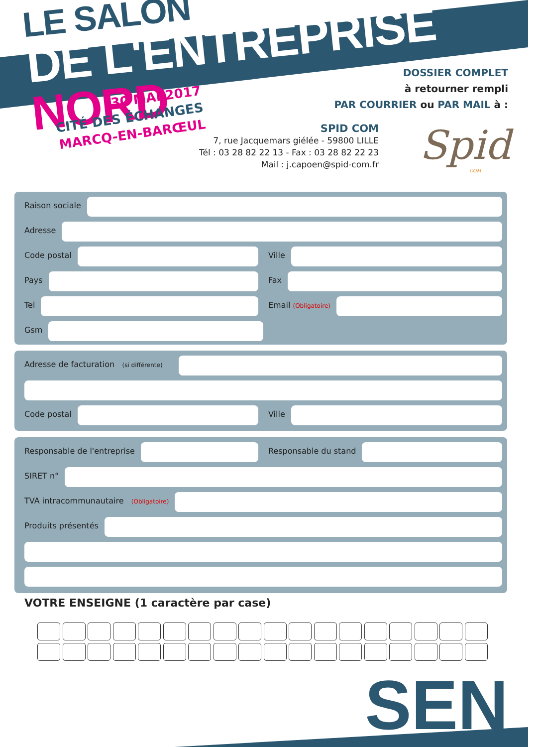LE SALON
DE L'ENTREPRISE NORD
30 MAI 2017
CITÉ DES ÉCHANGES
MARCQ-EN-BARŒUL
DOSSIER COMPLET
à retourner rempli
PAR COURRIER ou PAR MAIL à :
SPID COM
7, rue Jacquemars giélée - 59800 LILLE
Tél : 03 28 82 22 13 - Fax : 03 28 82 22 23
Mail : j.capoen@spid-com.fr
Spid
COM
Raison sociale
Adresse
Code postal Ville
Pays Fax
Tel Email (Obligatoire)
Gsm
Adresse de facturation (si différente)
Code postal Ville
Responsable de l'entreprise Responsable du stand
SIRET n°
TVA intracommunautaire (Obligatoire)
Produits présentés
VOTRE ENSEIGNE (1 caractère par case)
SEN